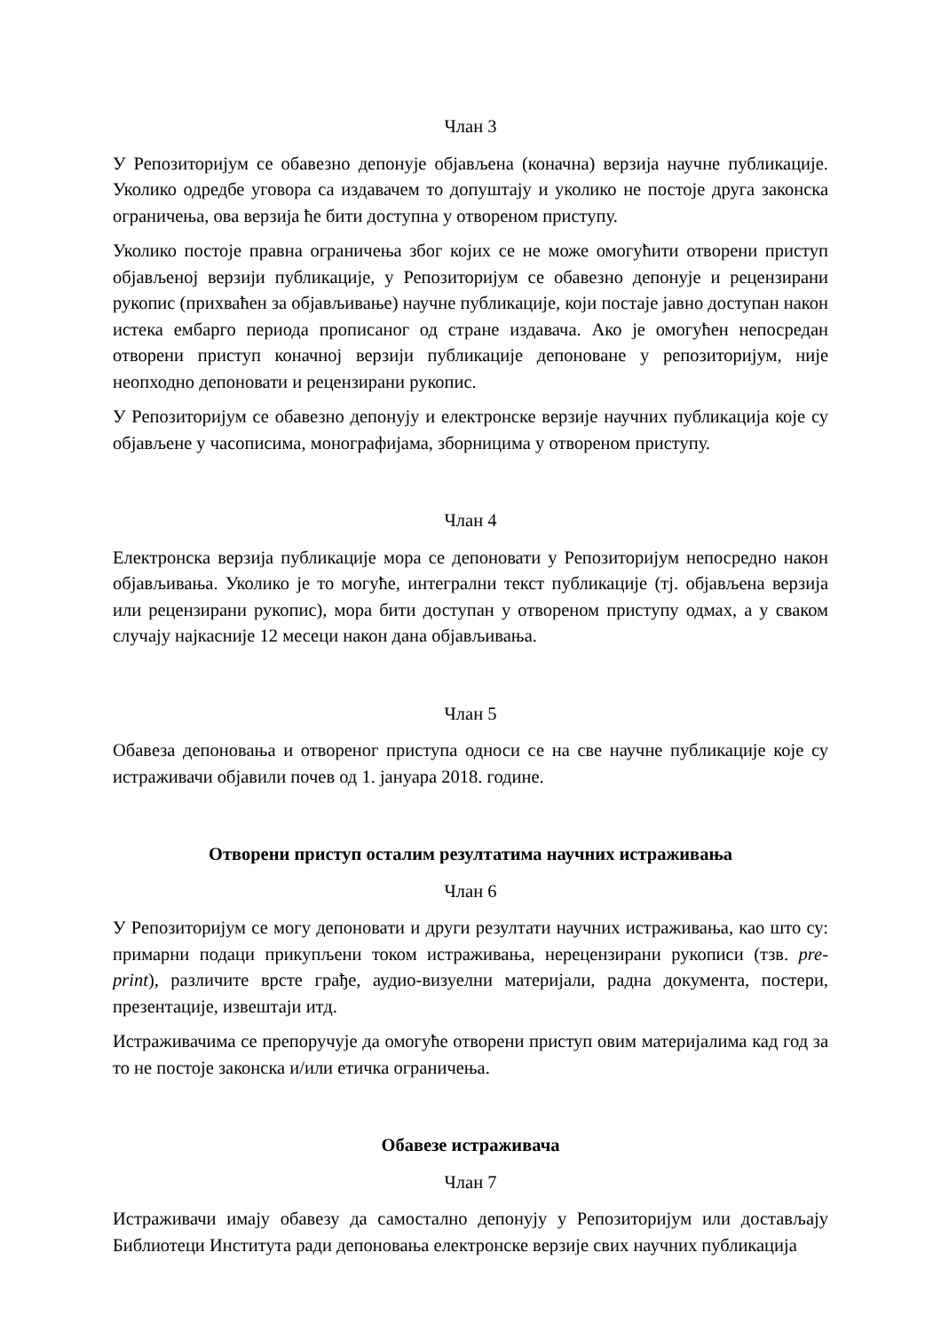Члан 3
У Репозиторијум се обавезно депонује објављена (коначна) верзија научне публикације. Уколико одредбе уговора са издавачем то допуштају и уколико не постоје друга законска ограничења, ова верзија ће бити доступна у отвореном приступу.
Уколико постоје правна ограничења због којих се не може омогућити отворени приступ објављеној верзији публикације, у Репозиторијум се обавезно депонује и рецензирани рукопис (прихваћен за објављивање) научне публикације, који постаје јавно доступан након истека ембарго периода прописаног од стране издавача. Ако је омогућен непосредан отворени приступ коначној верзији публикације депоноване у репозиторијум, није неопходно депоновати и рецензирани рукопис.
У Репозиторијум се обавезно депонују и електронске верзије научних публикација које су објављене у часописима, монографијама, зборницима у отвореном приступу.
Члан 4
Електронска верзија публикације мора се депоновати у Репозиторијум непосредно након објављивања. Уколико је то могуће, интегрални текст публикације (тј. објављена верзија или рецензирани рукопис), мора бити доступан у отвореном приступу одмах, а у сваком случају најкасније 12 месеци након дана објављивања.
Члан 5
Обавеза депоновања и отвореног приступа односи се на све научне публикације које су истраживачи објавили почев од 1. јануара 2018. године.
Отворени приступ осталим резултатима научних истраживања
Члан 6
У Репозиторијум се могу депоновати и други резултати научних истраживања, као што су: примарни подаци прикупљени током истраживања, нерецензирани рукописи (тзв. pre-print), различите врсте грађе, аудио-визуелни материјали, радна документа, постери, презентације, извештаји итд.
Истраживачима се препоручује да омогуће отворени приступ овим материјалима кад год за то не постоје законска и/или етичка ограничења.
Обавезе истраживача
Члан 7
Истраживачи имају обавезу да самостално депонују у Репозиторијум или достављају Библиотеци Института ради депоновања електронске верзије свих научних публикација